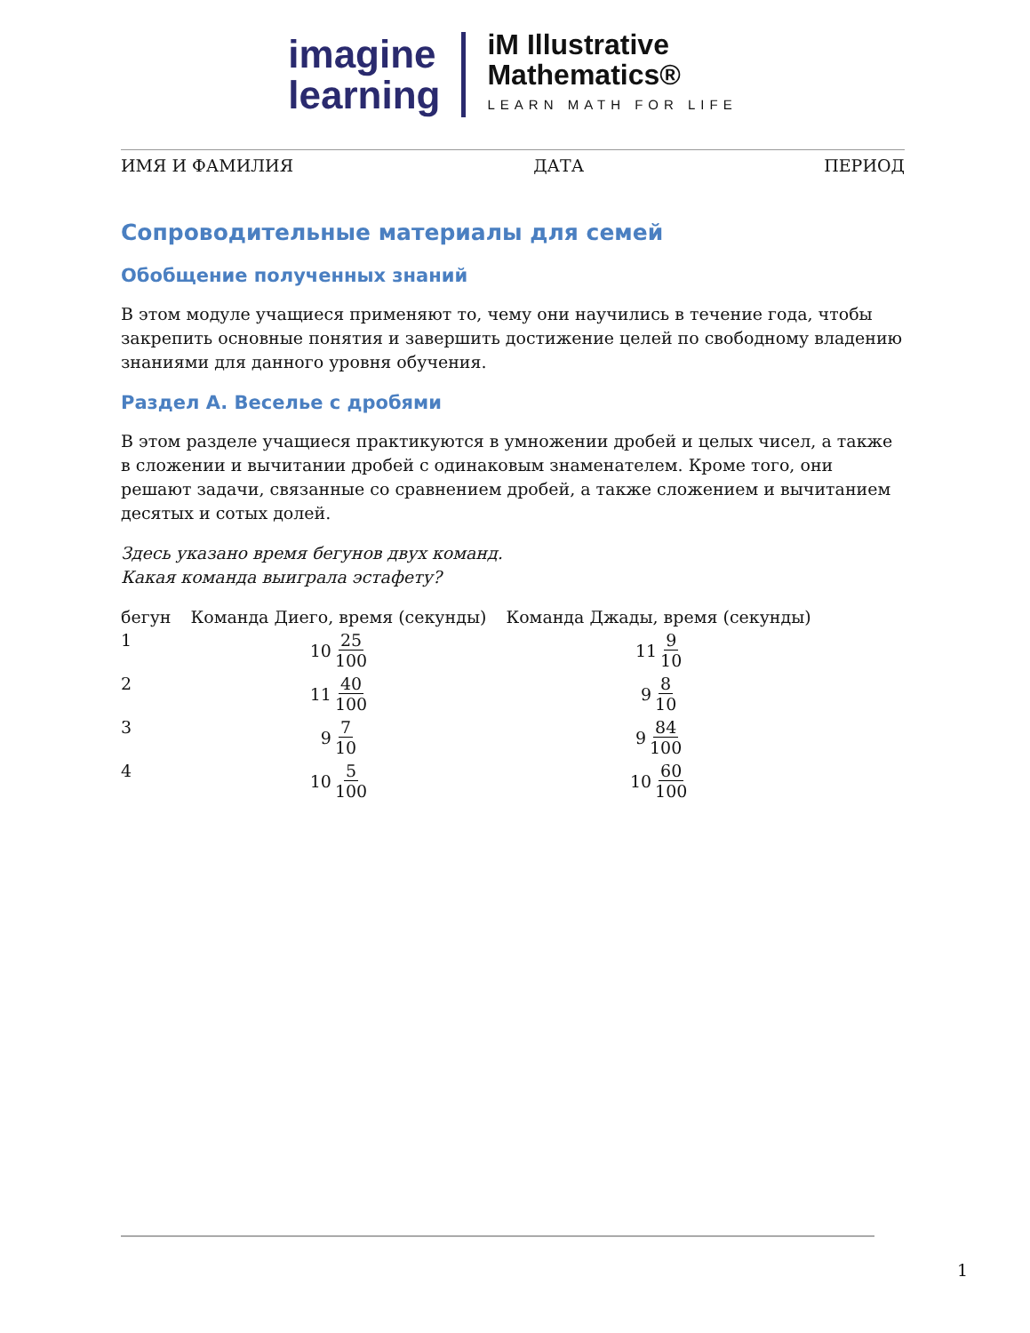imagine
learning
iM Illustrative
Mathematics®
LEARN MATH FOR LIFE
ИМЯ И ФАМИЛИЯ ДАТА ПЕРИОД
Сопроводительные материалы для семей
Обобщение полученных знаний
В этом модуле учащиеся применяют то, чему они научились в течение года, чтобы закрепить основные понятия и завершить достижение целей по свободному владению знаниями для данного уровня обучения.
Раздел A. Веселье с дробями
В этом разделе учащиеся практикуются в умножении дробей и целых чисел, а также в сложении и вычитании дробей с одинаковым знаменателем. Кроме того, они решают задачи, связанные со сравнением дробей, а также сложением и вычитанием десятых и сотых долей.
Здесь указано время бегунов двух команд.
Какая команда выиграла эстафету?
| бегун | Команда Диего, время (секунды) | Команда Джады, время (секунды) |
| --- | --- | --- |
| 1 | 10 25 100 | 11 9 10 |
| 2 | 11 40 100 | 9 8 10 |
| 3 | 9 7 10 | 9 84 100 |
| 4 | 10 5 100 | 10 60 100 |
1